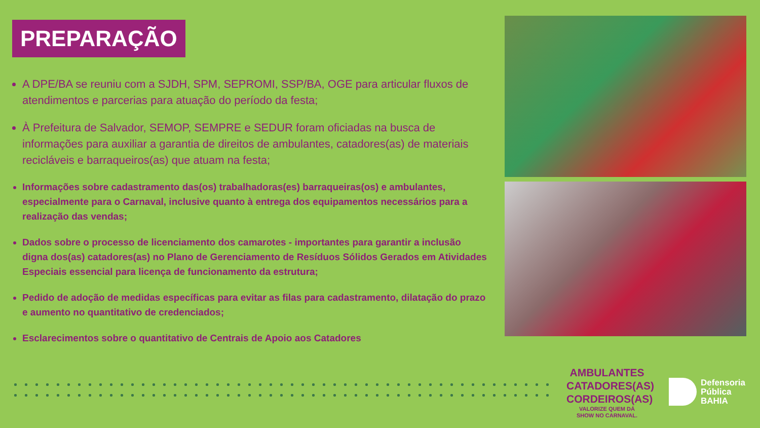PREPARAÇÃO
A DPE/BA se reuniu com a SJDH, SPM, SEPROMI, SSP/BA, OGE para articular fluxos de atendimentos e parcerias para atuação do período da festa;
À Prefeitura de Salvador, SEMOP, SEMPRE e SEDUR foram oficiadas na busca de informações para auxiliar a garantia de direitos de ambulantes, catadores(as) de materiais recicláveis e barraqueiros(as) que atuam na festa;
Informações sobre cadastramento das(os) trabalhadoras(es) barraqueiras(os) e ambulantes, especialmente para o Carnaval, inclusive quanto à entrega dos equipamentos necessários para a realização das vendas;
Dados sobre o processo de licenciamento dos camarotes - importantes para garantir a inclusão digna dos(as) catadores(as) no Plano de Gerenciamento de Resíduos Sólidos Gerados em Atividades Especiais essencial para licença de funcionamento da estrutura;
Pedido de adoção de medidas específicas para evitar as filas para cadastramento, dilatação do prazo e aumento no quantitativo de credenciados;
Esclarecimentos sobre o quantitativo de Centrais de Apoio aos Catadores
AMBULANTES
CATADORES(AS)
CORDEIROS(AS)
VALORIZE QUEM DÁ
SHOW NO CARNAVAL.
Defensoria
Pública
BAHIA